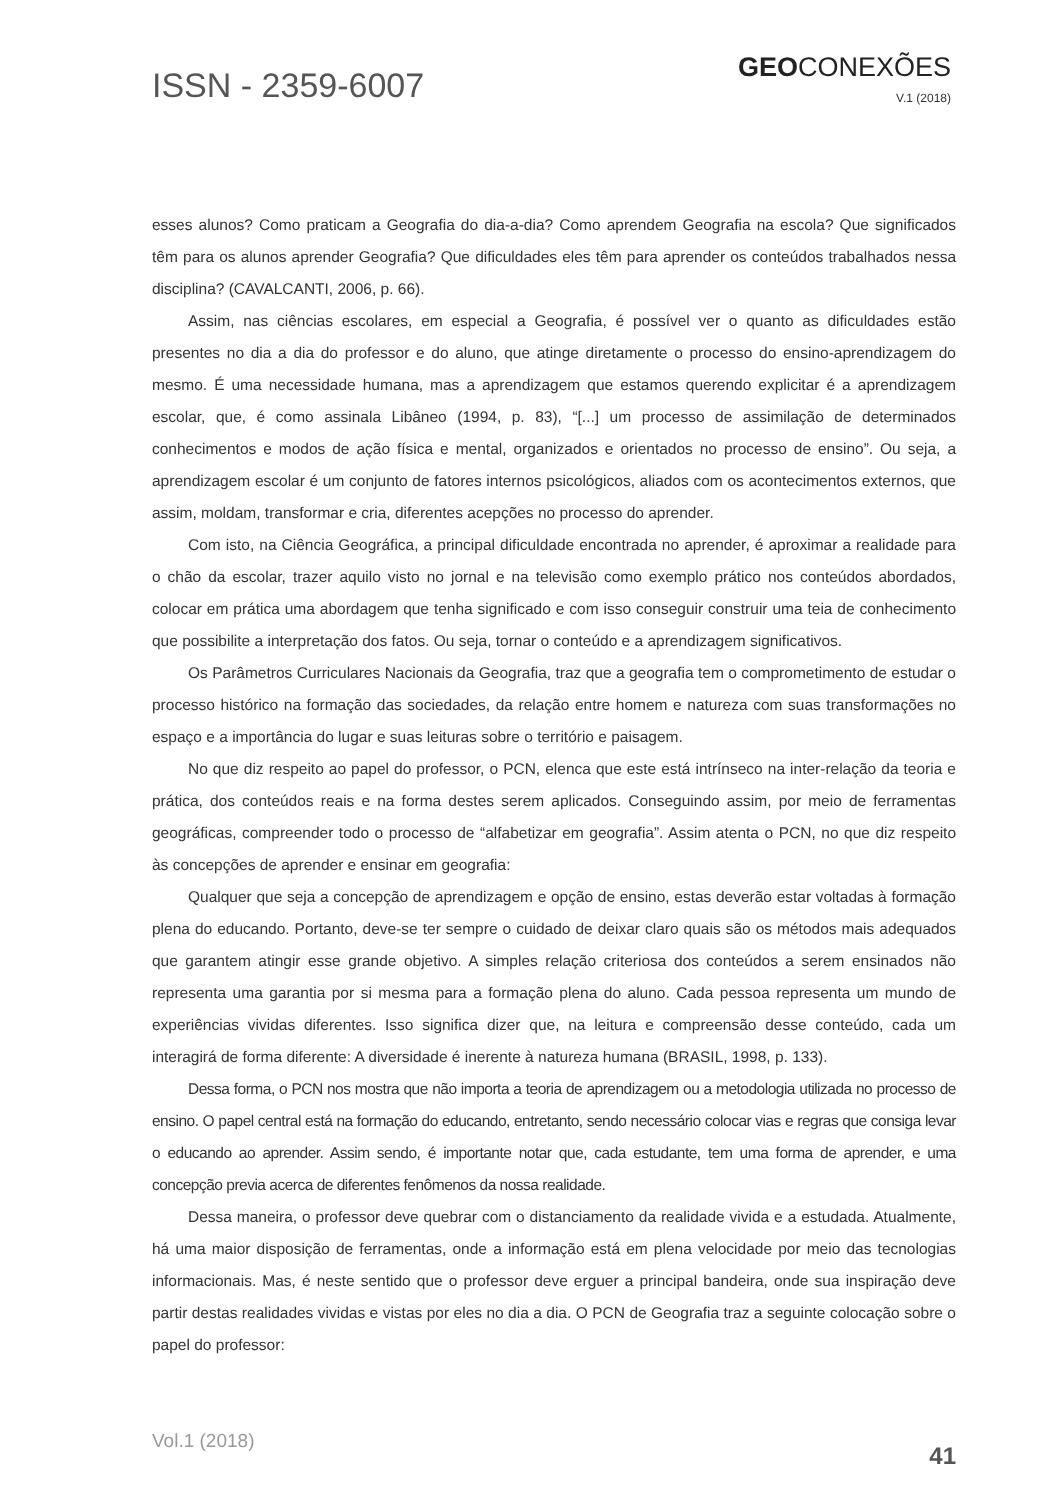ISSN - 2359-6007
GEOCONEXÕES
V.1 (2018)
esses alunos? Como praticam a Geografia do dia-a-dia? Como aprendem Geografia na escola? Que significados têm para os alunos aprender Geografia? Que dificuldades eles têm para aprender os conteúdos trabalhados nessa disciplina? (CAVALCANTI, 2006, p. 66).
Assim, nas ciências escolares, em especial a Geografia, é possível ver o quanto as dificuldades estão presentes no dia a dia do professor e do aluno, que atinge diretamente o processo do ensino-aprendizagem do mesmo. É uma necessidade humana, mas a aprendizagem que estamos querendo explicitar é a aprendizagem escolar, que, é como assinala Libâneo (1994, p. 83), “[...] um processo de assimilação de determinados conhecimentos e modos de ação física e mental, organizados e orientados no processo de ensino”. Ou seja, a aprendizagem escolar é um conjunto de fatores internos psicológicos, aliados com os acontecimentos externos, que assim, moldam, transformar e cria, diferentes acepções no processo do aprender.
Com isto, na Ciência Geográfica, a principal dificuldade encontrada no aprender, é aproximar a realidade para o chão da escolar, trazer aquilo visto no jornal e na televisão como exemplo prático nos conteúdos abordados, colocar em prática uma abordagem que tenha significado e com isso conseguir construir uma teia de conhecimento que possibilite a interpretação dos fatos. Ou seja, tornar o conteúdo e a aprendizagem significativos.
Os Parâmetros Curriculares Nacionais da Geografia, traz que a geografia tem o comprometimento de estudar o processo histórico na formação das sociedades, da relação entre homem e natureza com suas transformações no espaço e a importância do lugar e suas leituras sobre o território e paisagem.
No que diz respeito ao papel do professor, o PCN, elenca que este está intrínseco na inter-relação da teoria e prática, dos conteúdos reais e na forma destes serem aplicados. Conseguindo assim, por meio de ferramentas geográficas, compreender todo o processo de “alfabetizar em geografia”. Assim atenta o PCN, no que diz respeito às concepções de aprender e ensinar em geografia:
Qualquer que seja a concepção de aprendizagem e opção de ensino, estas deverão estar voltadas à formação plena do educando. Portanto, deve-se ter sempre o cuidado de deixar claro quais são os métodos mais adequados que garantem atingir esse grande objetivo. A simples relação criteriosa dos conteúdos a serem ensinados não representa uma garantia por si mesma para a formação plena do aluno. Cada pessoa representa um mundo de experiências vividas diferentes. Isso significa dizer que, na leitura e compreensão desse conteúdo, cada um interagirá de forma diferente: A diversidade é inerente à natureza humana (BRASIL, 1998, p. 133).
Dessa forma, o PCN nos mostra que não importa a teoria de aprendizagem ou a metodologia utilizada no processo de ensino. O papel central está na formação do educando, entretanto, sendo necessário colocar vias e regras que consiga levar o educando ao aprender. Assim sendo, é importante notar que, cada estudante, tem uma forma de aprender, e uma concepção previa acerca de diferentes fenômenos da nossa realidade.
Dessa maneira, o professor deve quebrar com o distanciamento da realidade vivida e a estudada. Atualmente, há uma maior disposição de ferramentas, onde a informação está em plena velocidade por meio das tecnologias informacionais. Mas, é neste sentido que o professor deve erguer a principal bandeira, onde sua inspiração deve partir destas realidades vividas e vistas por eles no dia a dia. O PCN de Geografia traz a seguinte colocação sobre o papel do professor:
Vol.1 (2018)
41